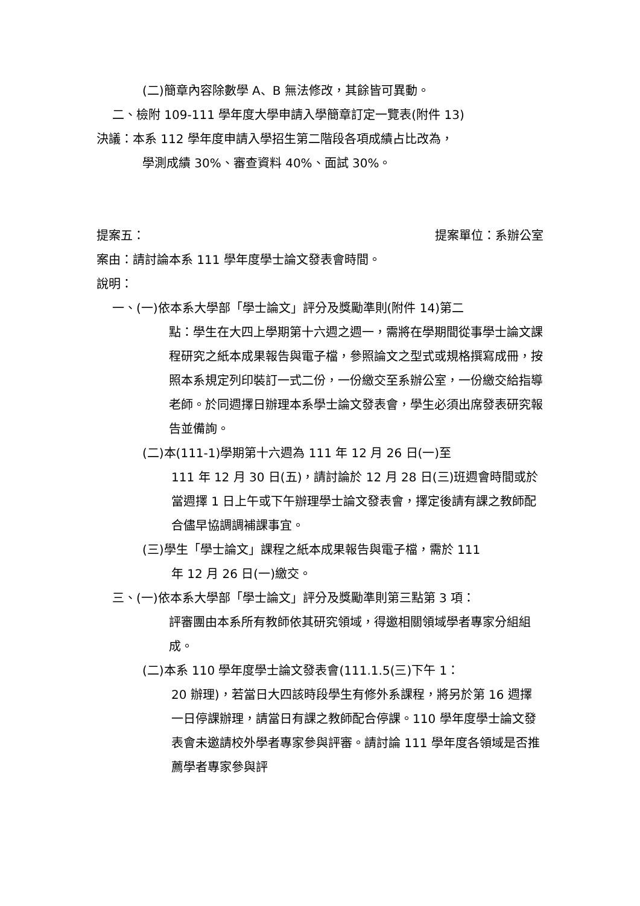(二)簡章內容除數學 A、B 無法修改，其餘皆可異動。
二、檢附 109-111 學年度大學申請入學簡章訂定一覽表(附件 13)
決議：本系 112 學年度申請入學招生第二階段各項成績占比改為，
學測成績 30%、審查資料 40%、面試 30%。
提案五： 提案單位：系辦公室
案由：請討論本系 111 學年度學士論文發表會時間。
說明：
一、(一)依本系大學部「學士論文」評分及獎勵準則(附件 14)第二
點：學生在大四上學期第十六週之週一，需將在學期間從事學士論文課程研究之紙本成果報告與電子檔，參照論文之型式或規格撰寫成冊，按照本系規定列印裝訂一式二份，一份繳交至系辦公室，一份繳交給指導老師。於同週擇日辦理本系學士論文發表會，學生必須出席發表研究報告並備詢。
(二)本(111-1)學期第十六週為 111 年 12 月 26 日(一)至
111 年 12 月 30 日(五)，請討論於 12 月 28 日(三)班週會時間或於當週擇 1 日上午或下午辦理學士論文發表會，擇定後請有課之教師配合儘早協調調補課事宜。
(三)學生「學士論文」課程之紙本成果報告與電子檔，需於 111
年 12 月 26 日(一)繳交。
三、(一)依本系大學部「學士論文」評分及獎勵準則第三點第 3 項：
評審團由本系所有教師依其研究領域，得邀相關領域學者專家分組組成。
(二)本系 110 學年度學士論文發表會(111.1.5(三)下午 1：
20 辦理)，若當日大四該時段學生有修外系課程，將另於第 16 週擇一日停課辦理，請當日有課之教師配合停課。110 學年度學士論文發表會未邀請校外學者專家參與評審。請討論 111 學年度各領域是否推薦學者專家參與評